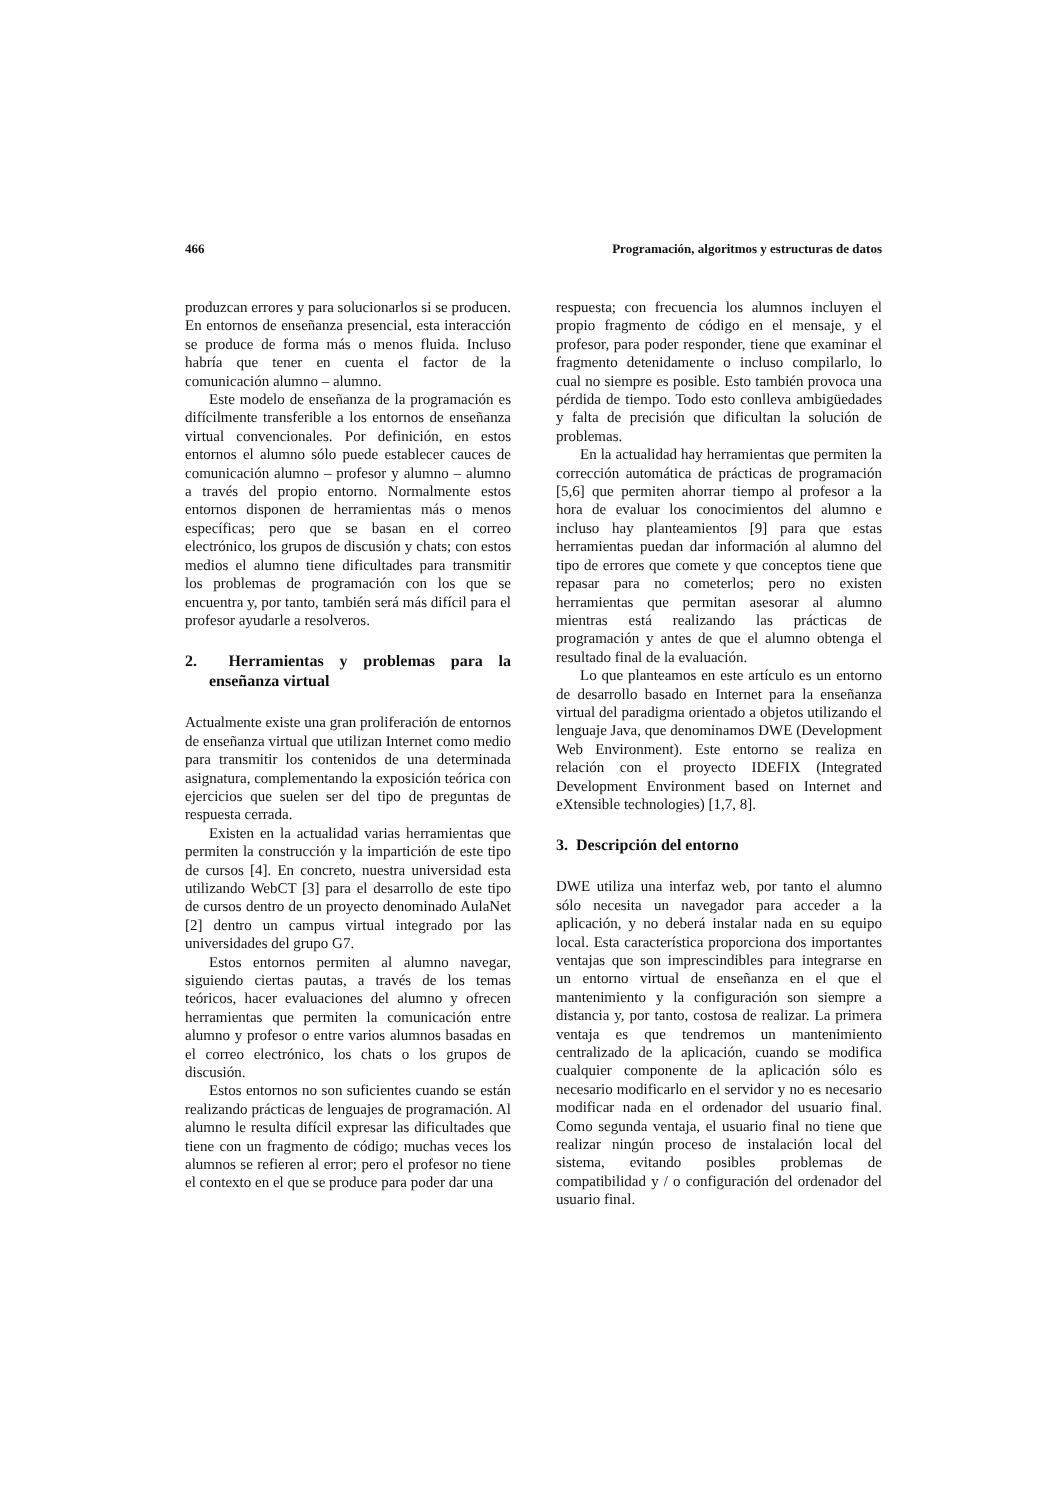466 Programación, algoritmos y estructuras de datos
produzcan errores y para solucionarlos si se producen. En entornos de enseñanza presencial, esta interacción se produce de forma más o menos fluida. Incluso habría que tener en cuenta el factor de la comunicación alumno – alumno.
Este modelo de enseñanza de la programación es difícilmente transferible a los entornos de enseñanza virtual convencionales. Por definición, en estos entornos el alumno sólo puede establecer cauces de comunicación alumno – profesor y alumno – alumno a través del propio entorno. Normalmente estos entornos disponen de herramientas más o menos específicas; pero que se basan en el correo electrónico, los grupos de discusión y chats; con estos medios el alumno tiene dificultades para transmitir los problemas de programación con los que se encuentra y, por tanto, también será más difícil para el profesor ayudarle a resolveros.
2. Herramientas y problemas para la enseñanza virtual
Actualmente existe una gran proliferación de entornos de enseñanza virtual que utilizan Internet como medio para transmitir los contenidos de una determinada asignatura, complementando la exposición teórica con ejercicios que suelen ser del tipo de preguntas de respuesta cerrada.
Existen en la actualidad varias herramientas que permiten la construcción y la impartición de este tipo de cursos [4]. En concreto, nuestra universidad esta utilizando WebCT [3] para el desarrollo de este tipo de cursos dentro de un proyecto denominado AulaNet [2] dentro un campus virtual integrado por las universidades del grupo G7.
Estos entornos permiten al alumno navegar, siguiendo ciertas pautas, a través de los temas teóricos, hacer evaluaciones del alumno y ofrecen herramientas que permiten la comunicación entre alumno y profesor o entre varios alumnos basadas en el correo electrónico, los chats o los grupos de discusión.
Estos entornos no son suficientes cuando se están realizando prácticas de lenguajes de programación. Al alumno le resulta difícil expresar las dificultades que tiene con un fragmento de código; muchas veces los alumnos se refieren al error; pero el profesor no tiene el contexto en el que se produce para poder dar una
respuesta; con frecuencia los alumnos incluyen el propio fragmento de código en el mensaje, y el profesor, para poder responder, tiene que examinar el fragmento detenidamente o incluso compilarlo, lo cual no siempre es posible. Esto también provoca una pérdida de tiempo. Todo esto conlleva ambigüedades y falta de precisión que dificultan la solución de problemas.
En la actualidad hay herramientas que permiten la corrección automática de prácticas de programación [5,6] que permiten ahorrar tiempo al profesor a la hora de evaluar los conocimientos del alumno e incluso hay planteamientos [9] para que estas herramientas puedan dar información al alumno del tipo de errores que comete y que conceptos tiene que repasar para no cometerlos; pero no existen herramientas que permitan asesorar al alumno mientras está realizando las prácticas de programación y antes de que el alumno obtenga el resultado final de la evaluación.
Lo que planteamos en este artículo es un entorno de desarrollo basado en Internet para la enseñanza virtual del paradigma orientado a objetos utilizando el lenguaje Java, que denominamos DWE (Development Web Environment). Este entorno se realiza en relación con el proyecto IDEFIX (Integrated Development Environment based on Internet and eXtensible technologies) [1,7, 8].
3. Descripción del entorno
DWE utiliza una interfaz web, por tanto el alumno sólo necesita un navegador para acceder a la aplicación, y no deberá instalar nada en su equipo local. Esta característica proporciona dos importantes ventajas que son imprescindibles para integrarse en un entorno virtual de enseñanza en el que el mantenimiento y la configuración son siempre a distancia y, por tanto, costosa de realizar. La primera ventaja es que tendremos un mantenimiento centralizado de la aplicación, cuando se modifica cualquier componente de la aplicación sólo es necesario modificarlo en el servidor y no es necesario modificar nada en el ordenador del usuario final. Como segunda ventaja, el usuario final no tiene que realizar ningún proceso de instalación local del sistema, evitando posibles problemas de compatibilidad y / o configuración del ordenador del usuario final.